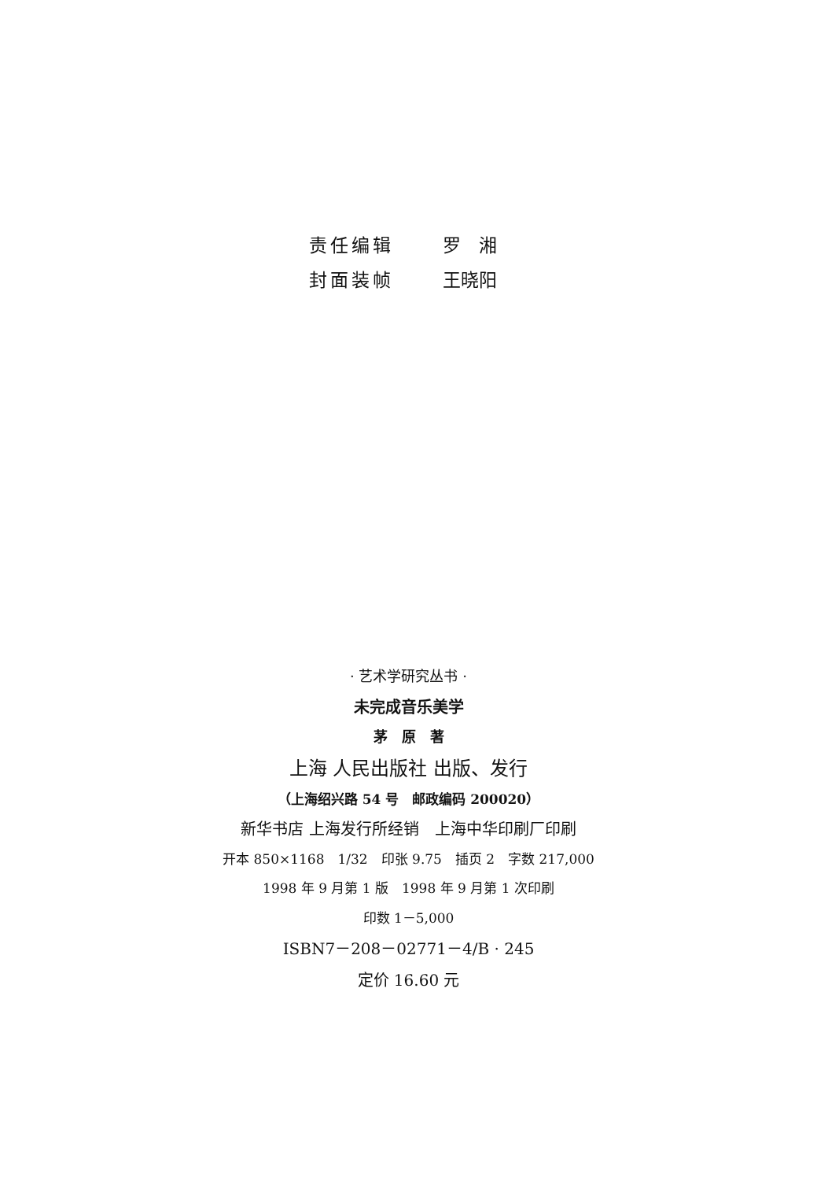责任编辑 罗　湘
封面装帧 王晓阳
· 艺术学研究丛书 ·
未完成音乐美学
茅　原　著
上海 人民出版社 出版、发行
（上海绍兴路 54 号　邮政编码 200020）
新华书店 上海发行所经销　上海中华印刷厂印刷
开本 850×1168　1/32　印张 9.75　插页 2　字数 217,000
1998 年 9 月第 1 版　1998 年 9 月第 1 次印刷
印数 1－5,000
ISBN7－208－02771－4/B · 245
定价 16.60 元